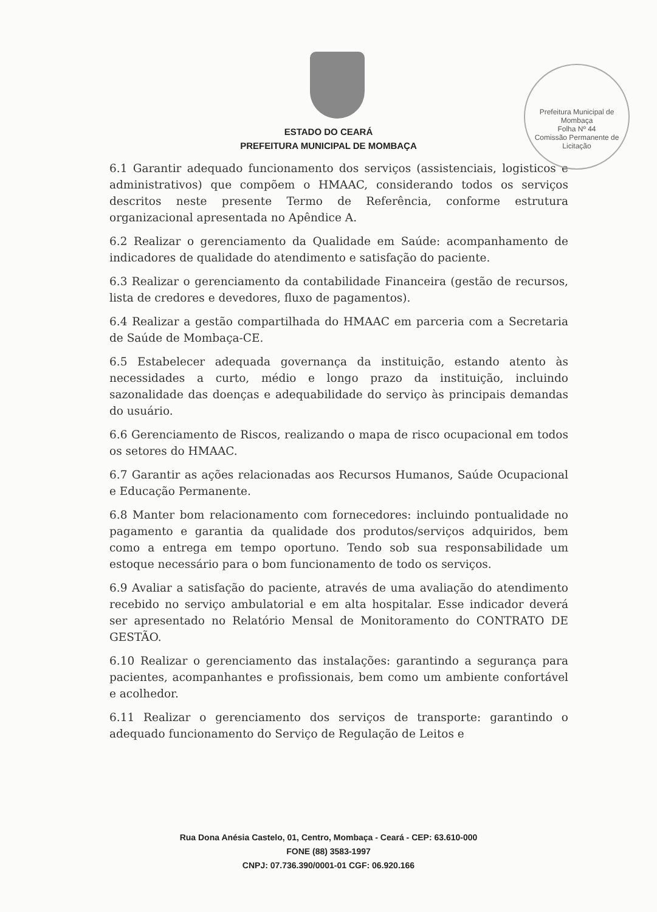Prefeitura Municipal de Mombaça
Folha Nº 44
Comissão Permanente de Licitação
ESTADO DO CEARÁ
PREFEITURA MUNICIPAL DE MOMBAÇA
6.1 Garantir adequado funcionamento dos serviços (assistenciais, logisticos e administrativos) que compõem o HMAAC, considerando todos os serviços descritos neste presente Termo de Referência, conforme estrutura organizacional apresentada no Apêndice A.
6.2 Realizar o gerenciamento da Qualidade em Saúde: acompanhamento de indicadores de qualidade do atendimento e satisfação do paciente.
6.3 Realizar o gerenciamento da contabilidade Financeira (gestão de recursos, lista de credores e devedores, fluxo de pagamentos).
6.4 Realizar a gestão compartilhada do HMAAC em parceria com a Secretaria de Saúde de Mombaça-CE.
6.5 Estabelecer adequada governança da instituição, estando atento às necessidades a curto, médio e longo prazo da instituição, incluindo sazonalidade das doenças e adequabilidade do serviço às principais demandas do usuário.
6.6 Gerenciamento de Riscos, realizando o mapa de risco ocupacional em todos os setores do HMAAC.
6.7 Garantir as ações relacionadas aos Recursos Humanos, Saúde Ocupacional e Educação Permanente.
6.8 Manter bom relacionamento com fornecedores: incluindo pontualidade no pagamento e garantia da qualidade dos produtos/serviços adquiridos, bem como a entrega em tempo oportuno. Tendo sob sua responsabilidade um estoque necessário para o bom funcionamento de todo os serviços.
6.9 Avaliar a satisfação do paciente, através de uma avaliação do atendimento recebido no serviço ambulatorial e em alta hospitalar. Esse indicador deverá ser apresentado no Relatório Mensal de Monitoramento do CONTRATO DE GESTÃO.
6.10 Realizar o gerenciamento das instalações: garantindo a segurança para pacientes, acompanhantes e profissionais, bem como um ambiente confortável e acolhedor.
6.11 Realizar o gerenciamento dos serviços de transporte: garantindo o adequado funcionamento do Serviço de Regulação de Leitos e
Rua Dona Anésia Castelo, 01, Centro, Mombaça - Ceará - CEP: 63.610-000
FONE (88) 3583-1997
CNPJ: 07.736.390/0001-01 CGF: 06.920.166